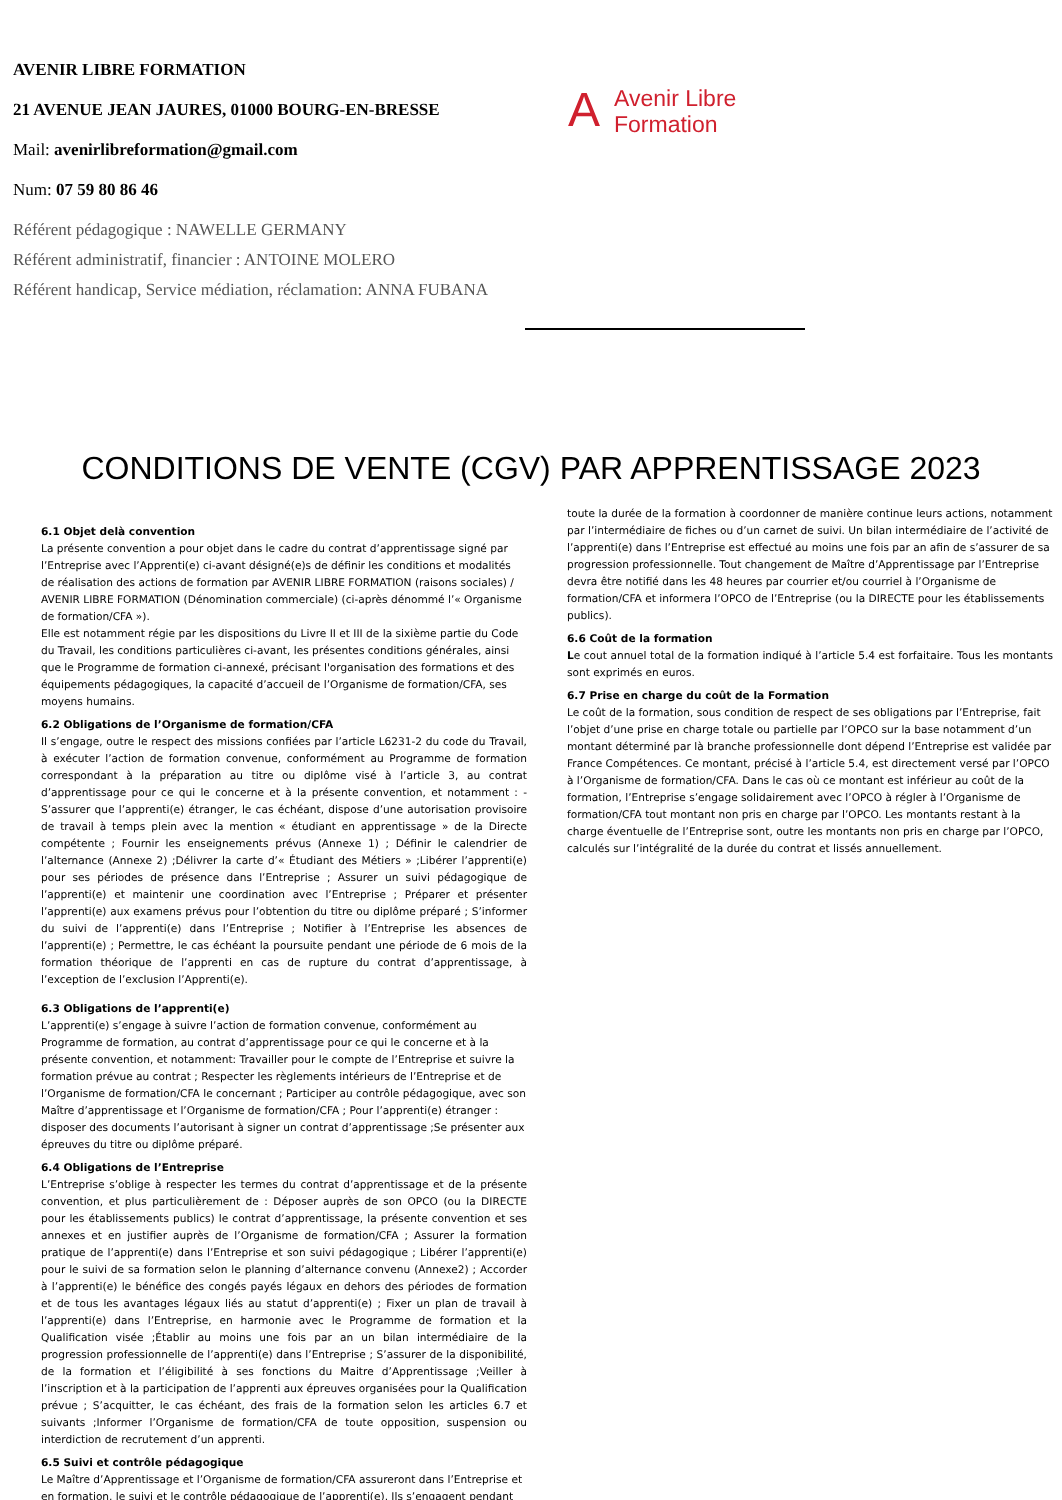AVENIR LIBRE FORMATION
21 AVENUE JEAN JAURES, 01000 BOURG-EN-BRESSE
Mail: avenirlibreformation@gmail.com
Num: 07 59 80 86 46
Référent pédagogique : NAWELLE GERMANY
Référent administratif, financier : ANTOINE MOLERO
Référent handicap, Service médiation, réclamation: ANNA FUBANA
AAvenir Libre
Formation
CONDITIONS DE VENTE (CGV) PAR APPRENTISSAGE 2023
6.1 Objet delà convention
La présente convention a pour objet dans le cadre du contrat d’apprentissage signé par l’Entreprise avec l’Apprenti(e) ci-avant désigné(e)s de définir les conditions et modalités de réalisation des actions de formation par AVENIR LIBRE FORMATION (raisons sociales) / AVENIR LIBRE FORMATION (Dénomination commerciale) (ci-après dénommé l’« Organisme de formation/CFA »).
Elle est notamment régie par les dispositions du Livre II et III de la sixième partie du Code du Travail, les conditions particulières ci-avant, les présentes conditions générales, ainsi que le Programme de formation ci-annexé, précisant l'organisation des formations et des équipements pédagogiques, la capacité d’accueil de l’Organisme de formation/CFA, ses moyens humains.
6.2 Obligations de l’Organisme de formation/CFA
Il s’engage, outre le respect des missions confiées par l’article L6231-2 du code du Travail, à exécuter l’action de formation convenue, conformément au Programme de formation correspondant à la préparation au titre ou diplôme visé à l’article 3, au contrat d’apprentissage pour ce qui le concerne et à la présente convention, et notamment : -S’assurer que l’apprenti(e) étranger, le cas échéant, dispose d’une autorisation provisoire de travail à temps plein avec la mention « étudiant en apprentissage » de la Directe compétente ; Fournir les enseignements prévus (Annexe 1) ; Définir le calendrier de l’alternance (Annexe 2) ;Délivrer la carte d’« Étudiant des Métiers » ;Libérer l’apprenti(e) pour ses périodes de présence dans l’Entreprise ; Assurer un suivi pédagogique de l’apprenti(e) et maintenir une coordination avec l’Entreprise ; Préparer et présenter l’apprenti(e) aux examens prévus pour l’obtention du titre ou diplôme préparé ; S’informer du suivi de l’apprenti(e) dans l’Entreprise ; Notifier à l’Entreprise les absences de l’apprenti(e) ; Permettre, le cas échéant la poursuite pendant une période de 6 mois de la formation théorique de l’apprenti en cas de rupture du contrat d’apprentissage, à l’exception de l’exclusion l’Apprenti(e).
6.3 Obligations de l’apprenti(e)
L’apprenti(e) s’engage à suivre l’action de formation convenue, conformément au Programme de formation, au contrat d’apprentissage pour ce qui le concerne et à la présente convention, et notamment: Travailler pour le compte de l’Entreprise et suivre la formation prévue au contrat ; Respecter les règlements intérieurs de l’Entreprise et de l’Organisme de formation/CFA le concernant ; Participer au contrôle pédagogique, avec son Maître d’apprentissage et l’Organisme de formation/CFA ; Pour l’apprenti(e) étranger : disposer des documents l’autorisant à signer un contrat d’apprentissage ;Se présenter aux épreuves du titre ou diplôme préparé.
6.4 Obligations de l’Entreprise
L’Entreprise s’oblige à respecter les termes du contrat d’apprentissage et de la présente convention, et plus particulièrement de : Déposer auprès de son OPCO (ou la DIRECTE pour les établissements publics) le contrat d’apprentissage, la présente convention et ses annexes et en justifier auprès de l’Organisme de formation/CFA ; Assurer la formation pratique de l’apprenti(e) dans l’Entreprise et son suivi pédagogique ; Libérer l’apprenti(e) pour le suivi de sa formation selon le planning d’alternance convenu (Annexe2) ; Accorder à l’apprenti(e) le bénéfice des congés payés légaux en dehors des périodes de formation et de tous les avantages légaux liés au statut d’apprenti(e) ; Fixer un plan de travail à l’apprenti(e) dans l’Entreprise, en harmonie avec le Programme de formation et la Qualification visée ;Établir au moins une fois par an un bilan intermédiaire de la progression professionnelle de l’apprenti(e) dans l’Entreprise ; S’assurer de la disponibilité, de la formation et l’éligibilité à ses fonctions du Maitre d’Apprentissage ;Veiller à l’inscription et à la participation de l’apprenti aux épreuves organisées pour la Qualification prévue ; S’acquitter, le cas échéant, des frais de la formation selon les articles 6.7 et suivants ;Informer l’Organisme de formation/CFA de toute opposition, suspension ou interdiction de recrutement d’un apprenti.
6.5 Suivi et contrôle pédagogique
Le Maître d’Apprentissage et l’Organisme de formation/CFA assureront dans l’Entreprise et en formation, le suivi et le contrôle pédagogique de l’apprenti(e). Ils s’engagent pendant
toute la durée de la formation à coordonner de manière continue leurs actions, notamment par l’intermédiaire de fiches ou d’un carnet de suivi. Un bilan intermédiaire de l’activité de l’apprenti(e) dans l’Entreprise est effectué au moins une fois par an afin de s’assurer de sa progression professionnelle. Tout changement de Maître d’Apprentissage par l’Entreprise devra être notifié dans les 48 heures par courrier et/ou courriel à l’Organisme de formation/CFA et informera l’OPCO de l’Entreprise (ou la DIRECTE pour les établissements publics).
6.6 Coût de la formation
Le cout annuel total de la formation indiqué à l’article 5.4 est forfaitaire. Tous les montants sont exprimés en euros.
6.7 Prise en charge du coût de la Formation
Le coût de la formation, sous condition de respect de ses obligations par l’Entreprise, fait l’objet d’une prise en charge totale ou partielle par l’OPCO sur la base notamment d’un montant déterminé par là branche professionnelle dont dépend l’Entreprise est validée par France Compétences. Ce montant, précisé à l’article 5.4, est directement versé par l’OPCO à l’Organisme de formation/CFA. Dans le cas où ce montant est inférieur au coût de la formation, l’Entreprise s’engage solidairement avec l’OPCO à régler à l’Organisme de formation/CFA tout montant non pris en charge par l’OPCO. Les montants restant à la charge éventuelle de l’Entreprise sont, outre les montants non pris en charge par l’OPCO, calculés sur l’intégralité de la durée du contrat et lissés annuellement.